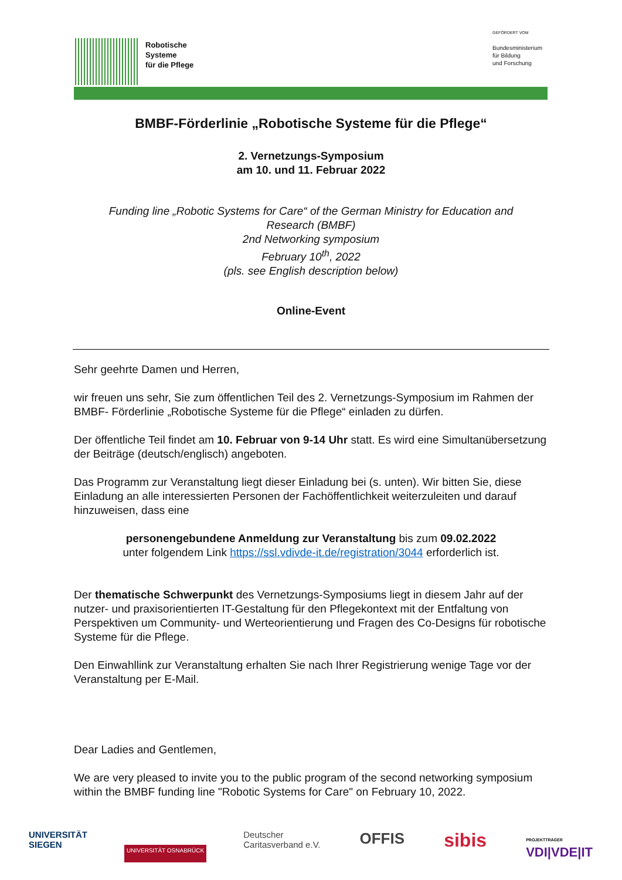Robotische
Systeme
für die Pflege
GEFÖRDERT VOM
Bundesministerium
für Bildung
und Forschung
BMBF-Förderlinie „Robotische Systeme für die Pflege“
2. Vernetzungs-Symposium
am 10. und 11. Februar 2022
Funding line „Robotic Systems for Care“ of the German Ministry for Education and Research (BMBF)
2nd Networking symposium
February 10<sup>th</sup>, 2022
(pls. see English description below)
Online-Event
Sehr geehrte Damen und Herren,
wir freuen uns sehr, Sie zum öffentlichen Teil des 2. Vernetzungs-Symposium im Rahmen der BMBF- Förderlinie „Robotische Systeme für die Pflege“ einladen zu dürfen.
Der öffentliche Teil findet am 10. Februar von 9-14 Uhr statt. Es wird eine Simultanübersetzung der Beiträge (deutsch/englisch) angeboten.
Das Programm zur Veranstaltung liegt dieser Einladung bei (s. unten). Wir bitten Sie, diese Einladung an alle interessierten Personen der Fachöffentlichkeit weiterzuleiten und darauf hinzuweisen, dass eine
personengebundene Anmeldung zur Veranstaltung bis zum 09.02.2022
unter folgendem Link https://ssl.vdivde-it.de/registration/3044 erforderlich ist.
Der thematische Schwerpunkt des Vernetzungs-Symposiums liegt in diesem Jahr auf der nutzer- und praxisorientierten IT-Gestaltung für den Pflegekontext mit der Entfaltung von Perspektiven um Community- und Werteorientierung und Fragen des Co-Designs für robotische Systeme für die Pflege.
Den Einwahllink zur Veranstaltung erhalten Sie nach Ihrer Registrierung wenige Tage vor der Veranstaltung per E-Mail.
Dear Ladies and Gentlemen,
We are very pleased to invite you to the public program of the second networking symposium within the BMBF funding line "Robotic Systems for Care" on February 10, 2022.
UNIVERSITÄT
SIEGEN
UNIVERSITÄT OSNABRÜCK
Deutscher
Caritasverband e.V.
OFFIS
sibis
PROJEKTTRÄGER
VDI|VDE|IT